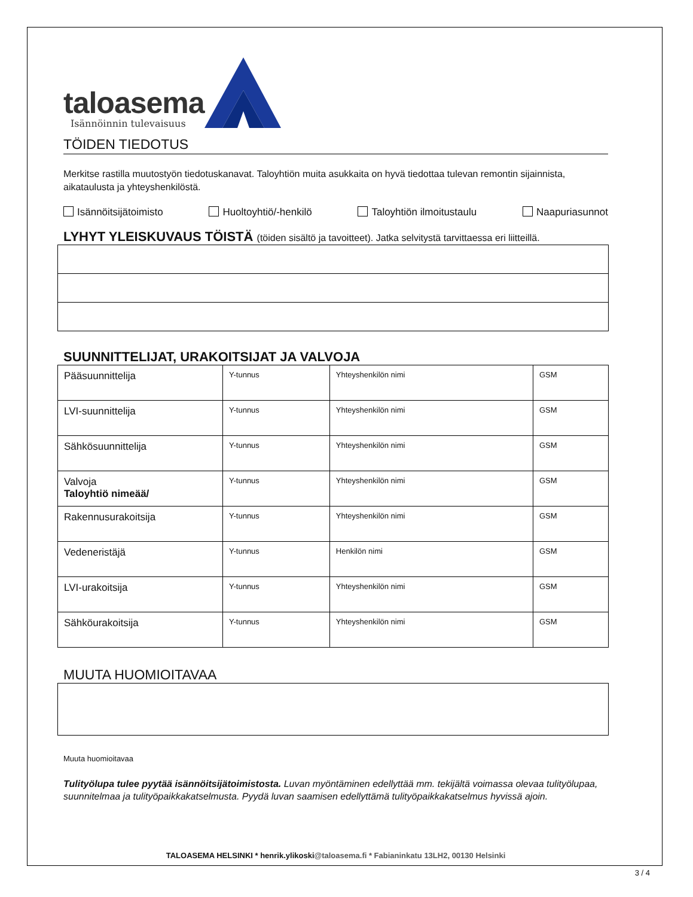taloasema
Isännöinnin tulevaisuus
TÖIDEN TIEDOTUS
Merkitse rastilla muutostyön tiedotuskanavat. Taloyhtiön muita asukkaita on hyvä tiedottaa tulevan remontin sijainnista, aikataulusta ja yhteyshenkilöstä.
Isännöitsijätoimisto Huoltoyhtiö/-henkilö Taloyhtiön ilmoitustaulu Naapuriasunnot
LYHYT YLEISKUVAUS TÖISTÄ (töiden sisältö ja tavoitteet). Jatka selvitystä tarvittaessa eri liitteillä.
SUUNNITTELIJAT, URAKOITSIJAT JA VALVOJA
| Pääsuunnittelija | Y-tunnus | Yhteyshenkilön nimi | GSM |
| LVI-suunnittelija | Y-tunnus | Yhteyshenkilön nimi | GSM |
| Sähkösuunnittelija | Y-tunnus | Yhteyshenkilön nimi | GSM |
| Valvoja Taloyhtiö nimeää/ | Y-tunnus | Yhteyshenkilön nimi | GSM |
| Rakennusurakoitsija | Y-tunnus | Yhteyshenkilön nimi | GSM |
| Vedeneristäjä | Y-tunnus | Henkilön nimi | GSM |
| LVI-urakoitsija | Y-tunnus | Yhteyshenkilön nimi | GSM |
| Sähköurakoitsija | Y-tunnus | Yhteyshenkilön nimi | GSM |
MUUTA HUOMIOITAVAA
Muuta huomioitavaa
Tulityölupa tulee pyytää isännöitsijätoimistosta. Luvan myöntäminen edellyttää mm. tekijältä voimassa olevaa tulityölupaa, suunnitelmaa ja tulityöpaikkakatselmusta. Pyydä luvan saamisen edellyttämä tulityöpaikkakatselmus hyvissä ajoin.
TALOASEMA HELSINKI * henrik.ylikoski@taloasema.fi * Fabianinkatu 13LH2, 00130 Helsinki
3 / 4